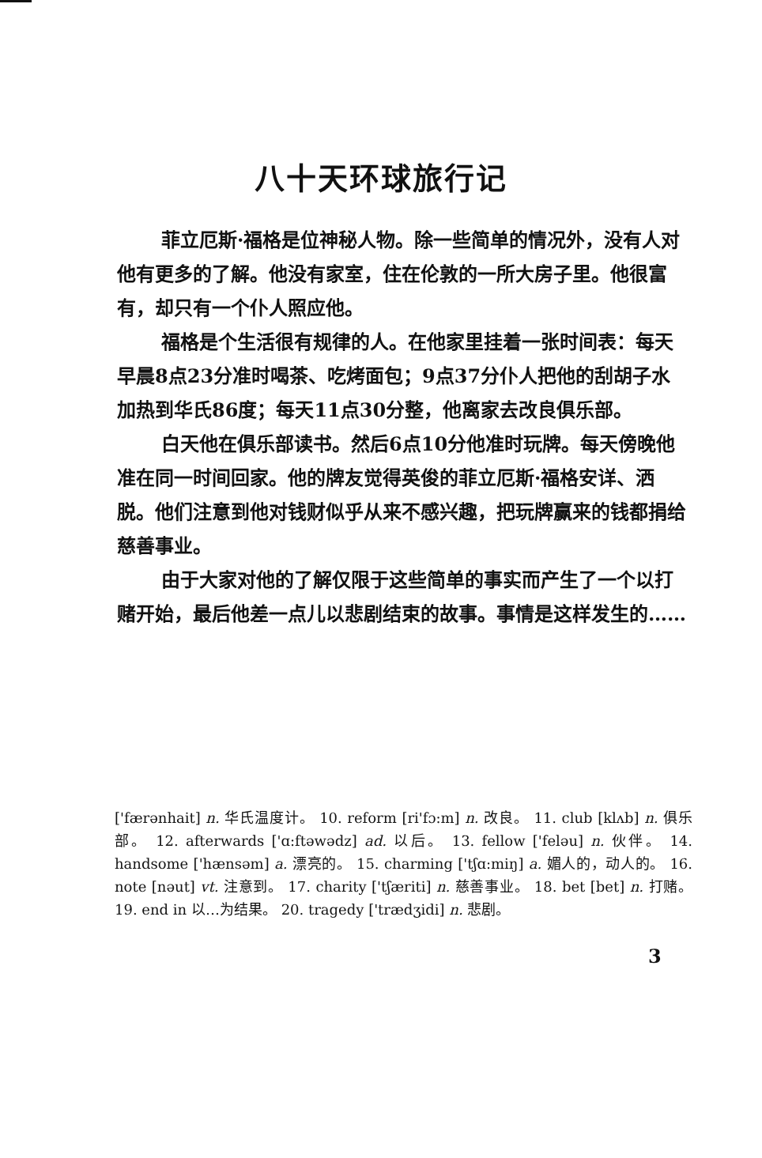八十天环球旅行记
菲立厄斯·福格是位神秘人物。除一些简单的情况外，没有人对他有更多的了解。他没有家室，住在伦敦的一所大房子里。他很富有，却只有一个仆人照应他。
福格是个生活很有规律的人。在他家里挂着一张时间表：每天早晨8点23分准时喝茶、吃烤面包；9点37分仆人把他的刮胡子水加热到华氏86度；每天11点30分整，他离家去改良俱乐部。
白天他在俱乐部读书。然后6点10分他准时玩牌。每天傍晚他准在同一时间回家。他的牌友觉得英俊的菲立厄斯·福格安详、洒脱。他们注意到他对钱财似乎从来不感兴趣，把玩牌赢来的钱都捐给慈善事业。
由于大家对他的了解仅限于这些简单的事实而产生了一个以打赌开始，最后他差一点儿以悲剧结束的故事。事情是这样发生的……
['færənhait] n. 华氏温度计。 10. reform [ri'fɔ:m] n. 改良。 11. club [klʌb] n. 俱乐部。 12. afterwards ['ɑ:ftəwədz] ad. 以后。 13. fellow ['feləu] n. 伙伴。 14. handsome ['hænsəm] a. 漂亮的。 15. charming ['tʃɑ:miŋ] a. 媚人的，动人的。 16. note [nəut] vt. 注意到。 17. charity ['tʃæriti] n. 慈善事业。 18. bet [bet] n. 打赌。 19. end in 以…为结果。 20. tragedy ['trædʒidi] n. 悲剧。
3